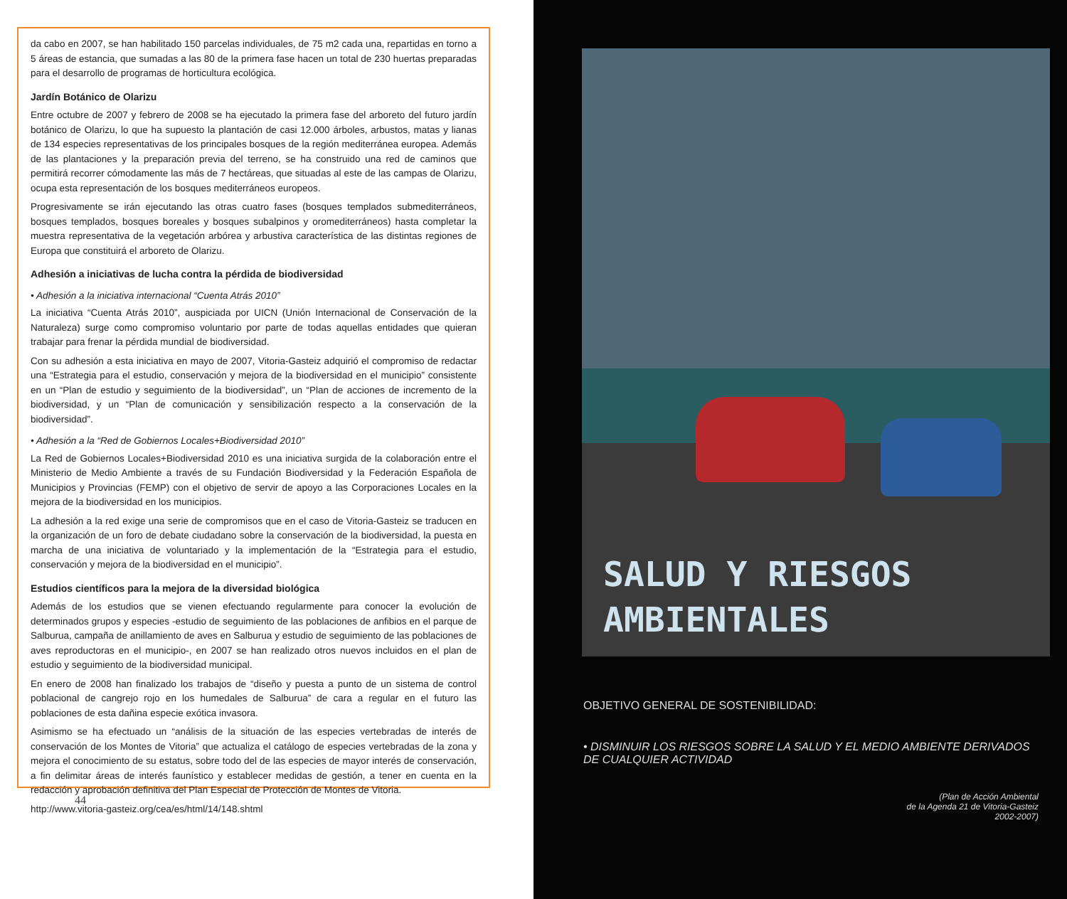da cabo en 2007, se han habilitado 150 parcelas individuales, de 75 m2 cada una, repartidas en torno a 5 áreas de estancia, que sumadas a las 80 de la primera fase hacen un total de 230 huertas preparadas para el desarrollo de programas de horticultura ecológica.
Jardín Botánico de Olarizu
Entre octubre de 2007 y febrero de 2008 se ha ejecutado la primera fase del arboreto del futuro jardín botánico de Olarizu, lo que ha supuesto la plantación de casi 12.000 árboles, arbustos, matas y lianas de 134 especies representativas de los principales bosques de la región mediterránea europea. Además de las plantaciones y la preparación previa del terreno, se ha construido una red de caminos que permitirá recorrer cómodamente las más de 7 hectáreas, que situadas al este de las campas de Olarizu, ocupa esta representación de los bosques mediterráneos europeos.
Progresivamente se irán ejecutando las otras cuatro fases (bosques templados submediterráneos, bosques templados, bosques boreales y bosques subalpinos y oromediterráneos) hasta completar la muestra representativa de la vegetación arbórea y arbustiva característica de las distintas regiones de Europa que constituirá el arboreto de Olarizu.
Adhesión a iniciativas de lucha contra la pérdida de biodiversidad
• Adhesión a la iniciativa internacional “Cuenta Atrás 2010”
La iniciativa “Cuenta Atrás 2010”, auspiciada por UICN (Unión Internacional de Conservación de la Naturaleza) surge como compromiso voluntario por parte de todas aquellas entidades que quieran trabajar para frenar la pérdida mundial de biodiversidad.
Con su adhesión a esta iniciativa en mayo de 2007, Vitoria-Gasteiz adquirió el compromiso de redactar una “Estrategia para el estudio, conservación y mejora de la biodiversidad en el municipio” consistente en un “Plan de estudio y seguimiento de la biodiversidad”, un “Plan de acciones de incremento de la biodiversidad, y un “Plan de comunicación y sensibilización respecto a la conservación de la biodiversidad”.
• Adhesión a la “Red de Gobiernos Locales+Biodiversidad 2010”
La Red de Gobiernos Locales+Biodiversidad 2010 es una iniciativa surgida de la colaboración entre el Ministerio de Medio Ambiente a través de su Fundación Biodiversidad y la Federación Española de Municipios y Provincias (FEMP) con el objetivo de servir de apoyo a las Corporaciones Locales en la mejora de la biodiversidad en los municipios.
La adhesión a la red exige una serie de compromisos que en el caso de Vitoria-Gasteiz se traducen en la organización de un foro de debate ciudadano sobre la conservación de la biodiversidad, la puesta en marcha de una iniciativa de voluntariado y la implementación de la “Estrategia para el estudio, conservación y mejora de la biodiversidad en el municipio”.
Estudios científicos para la mejora de la diversidad biológica
Además de los estudios que se vienen efectuando regularmente para conocer la evolución de determinados grupos y especies -estudio de seguimiento de las poblaciones de anfibios en el parque de Salburua, campaña de anillamiento de aves en Salburua y estudio de seguimiento de las poblaciones de aves reproductoras en el municipio-, en 2007 se han realizado otros nuevos incluidos en el plan de estudio y seguimiento de la biodiversidad municipal.
En enero de 2008 han finalizado los trabajos de “diseño y puesta a punto de un sistema de control poblacional de cangrejo rojo en los humedales de Salburua” de cara a regular en el futuro las poblaciones de esta dañina especie exótica invasora.
Asimismo se ha efectuado un “análisis de la situación de las especies vertebradas de interés de conservación de los Montes de Vitoria” que actualiza el catálogo de especies vertebradas de la zona y mejora el conocimiento de su estatus, sobre todo del de las especies de mayor interés de conservación, a fin delimitar áreas de interés faunístico y establecer medidas de gestión, a tener en cuenta en la redacción y aprobación definitiva del Plan Especial de Protección de Montes de Vitoria.
http://www.vitoria-gasteiz.org/cea/es/html/14/148.shtml
44
SALUD Y RIESGOS
AMBIENTALES
OBJETIVO GENERAL DE SOSTENIBILIDAD:
• DISMINUIR LOS RIESGOS SOBRE LA SALUD Y EL MEDIO AMBIENTE DERIVADOS DE CUALQUIER ACTIVIDAD
(Plan de Acción Ambiental
de la Agenda 21 de Vitoria-Gasteiz
2002-2007)